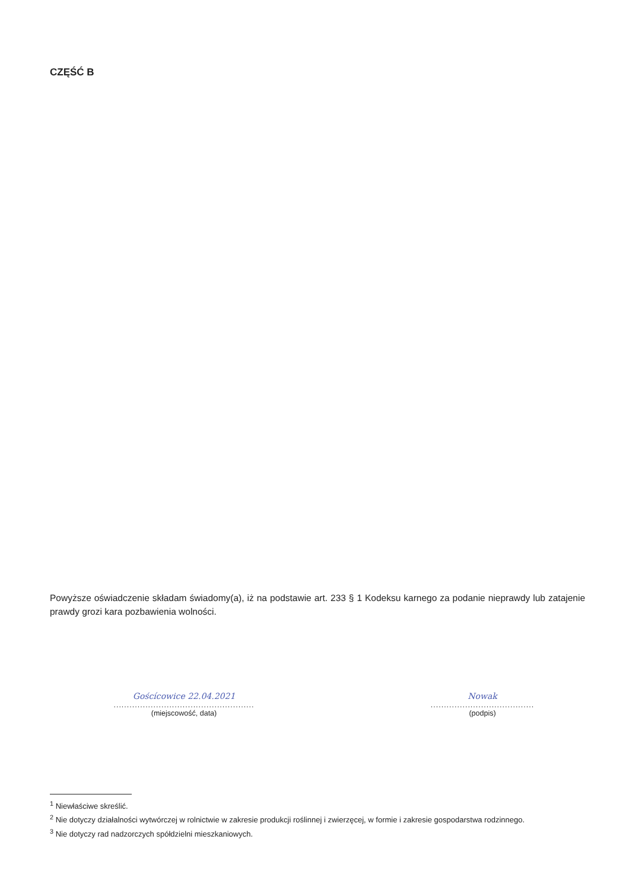CZĘŚĆ B
Powyższe oświadczenie składam świadomy(a), iż na podstawie art. 233 § 1 Kodeksu karnego za podanie nieprawdy lub zatajenie prawdy grozi kara pozbawienia wolności.
Goścícowice 22.04.2021
.....................................................
(miejscowość, data)
Nowak
.......................................
(podpis)
<sup>1</sup> Niewłaściwe skreślić.
<sup>2</sup> Nie dotyczy działalności wytwórczej w rolnictwie w zakresie produkcji roślinnej i zwierzęcej, w formie i zakresie gospodarstwa rodzinnego.
<sup>3</sup> Nie dotyczy rad nadzorczych spółdzielni mieszkaniowych.